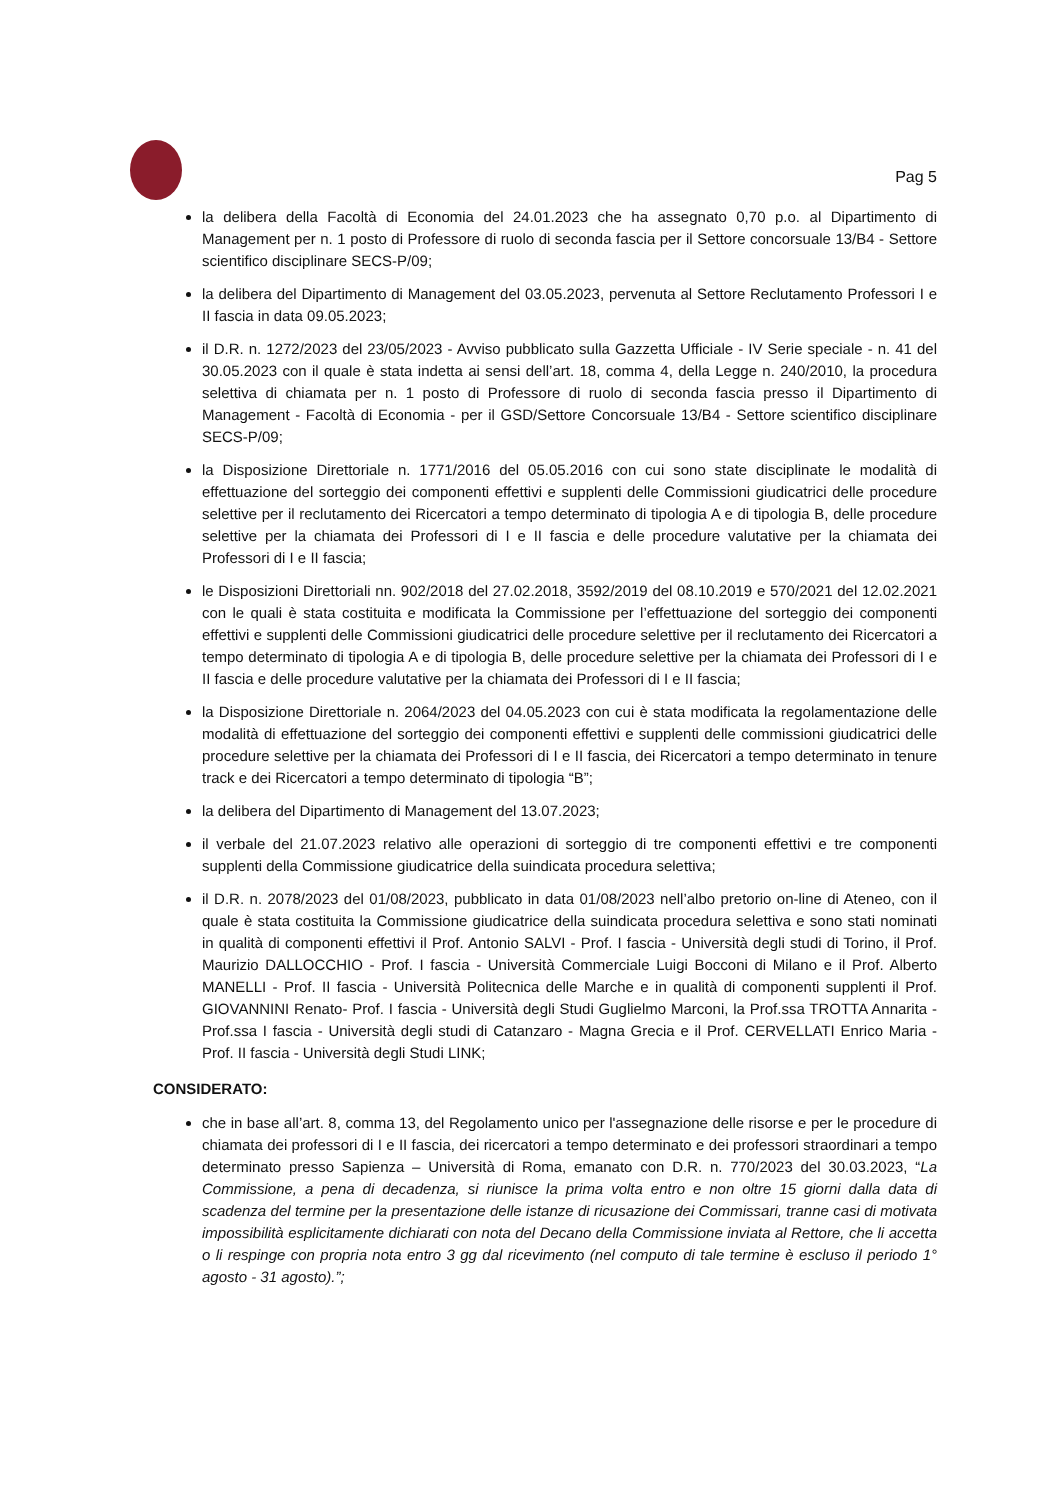Pag 5
la delibera della Facoltà di Economia del 24.01.2023 che ha assegnato 0,70 p.o. al Dipartimento di Management per n. 1 posto di Professore di ruolo di seconda fascia per il Settore concorsuale 13/B4 - Settore scientifico disciplinare SECS-P/09;
la delibera del Dipartimento di Management del 03.05.2023, pervenuta al Settore Reclutamento Professori I e II fascia in data 09.05.2023;
il D.R. n. 1272/2023 del 23/05/2023 - Avviso pubblicato sulla Gazzetta Ufficiale - IV Serie speciale - n. 41 del 30.05.2023 con il quale è stata indetta ai sensi dell’art. 18, comma 4, della Legge n. 240/2010, la procedura selettiva di chiamata per n. 1 posto di Professore di ruolo di seconda fascia presso il Dipartimento di Management - Facoltà di Economia - per il GSD/Settore Concorsuale 13/B4 - Settore scientifico disciplinare SECS-P/09;
la Disposizione Direttoriale n. 1771/2016 del 05.05.2016 con cui sono state disciplinate le modalità di effettuazione del sorteggio dei componenti effettivi e supplenti delle Commissioni giudicatrici delle procedure selettive per il reclutamento dei Ricercatori a tempo determinato di tipologia A e di tipologia B, delle procedure selettive per la chiamata dei Professori di I e II fascia e delle procedure valutative per la chiamata dei Professori di I e II fascia;
le Disposizioni Direttoriali nn. 902/2018 del 27.02.2018, 3592/2019 del 08.10.2019 e 570/2021 del 12.02.2021 con le quali è stata costituita e modificata la Commissione per l’effettuazione del sorteggio dei componenti effettivi e supplenti delle Commissioni giudicatrici delle procedure selettive per il reclutamento dei Ricercatori a tempo determinato di tipologia A e di tipologia B, delle procedure selettive per la chiamata dei Professori di I e II fascia e delle procedure valutative per la chiamata dei Professori di I e II fascia;
la Disposizione Direttoriale n. 2064/2023 del 04.05.2023 con cui è stata modificata la regolamentazione delle modalità di effettuazione del sorteggio dei componenti effettivi e supplenti delle commissioni giudicatrici delle procedure selettive per la chiamata dei Professori di I e II fascia, dei Ricercatori a tempo determinato in tenure track e dei Ricercatori a tempo determinato di tipologia “B”;
la delibera del Dipartimento di Management del 13.07.2023;
il verbale del 21.07.2023 relativo alle operazioni di sorteggio di tre componenti effettivi e tre componenti supplenti della Commissione giudicatrice della suindicata procedura selettiva;
il D.R. n. 2078/2023 del 01/08/2023, pubblicato in data 01/08/2023 nell’albo pretorio on-line di Ateneo, con il quale è stata costituita la Commissione giudicatrice della suindicata procedura selettiva e sono stati nominati in qualità di componenti effettivi il Prof. Antonio SALVI - Prof. I fascia - Università degli studi di Torino, il Prof. Maurizio DALLOCCHIO - Prof. I fascia - Università Commerciale Luigi Bocconi di Milano e il Prof. Alberto MANELLI - Prof. II fascia - Università Politecnica delle Marche e in qualità di componenti supplenti il Prof. GIOVANNINI Renato- Prof. I fascia - Università degli Studi Guglielmo Marconi, la Prof.ssa TROTTA Annarita - Prof.ssa I fascia - Università degli studi di Catanzaro - Magna Grecia e il Prof. CERVELLATI Enrico Maria - Prof. II fascia - Università degli Studi LINK;
CONSIDERATO:
che in base all’art. 8, comma 13, del Regolamento unico per l'assegnazione delle risorse e per le procedure di chiamata dei professori di I e II fascia, dei ricercatori a tempo determinato e dei professori straordinari a tempo determinato presso Sapienza – Università di Roma, emanato con D.R. n. 770/2023 del 30.03.2023, “La Commissione, a pena di decadenza, si riunisce la prima volta entro e non oltre 15 giorni dalla data di scadenza del termine per la presentazione delle istanze di ricusazione dei Commissari, tranne casi di motivata impossibilità esplicitamente dichiarati con nota del Decano della Commissione inviata al Rettore, che li accetta o li respinge con propria nota entro 3 gg dal ricevimento (nel computo di tale termine è escluso il periodo 1° agosto - 31 agosto).”;